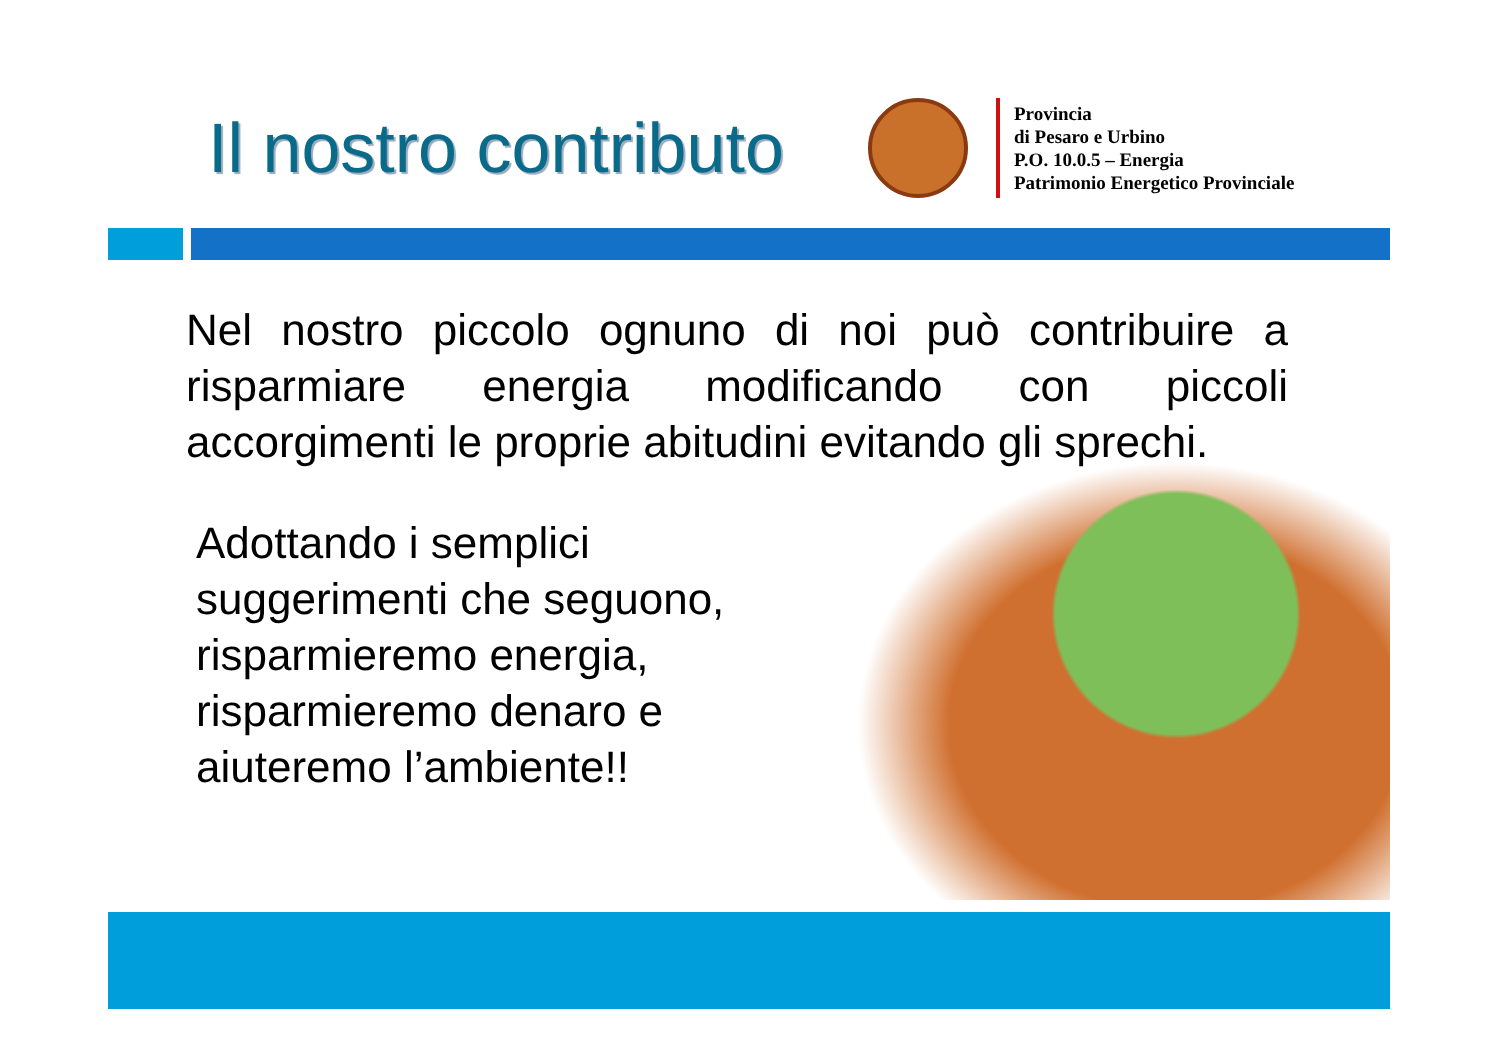Il nostro contributo
Provincia
di Pesaro e Urbino
P.O. 10.0.5 – Energia
Patrimonio Energetico Provinciale
Nel nostro piccolo ognuno di noi può contribuire a risparmiare energia modificando con piccoli accorgimenti le proprie abitudini evitando gli sprechi.
Adottando i semplici suggerimenti che seguono, risparmieremo energia, risparmieremo denaro e aiuteremo l’ambiente!!